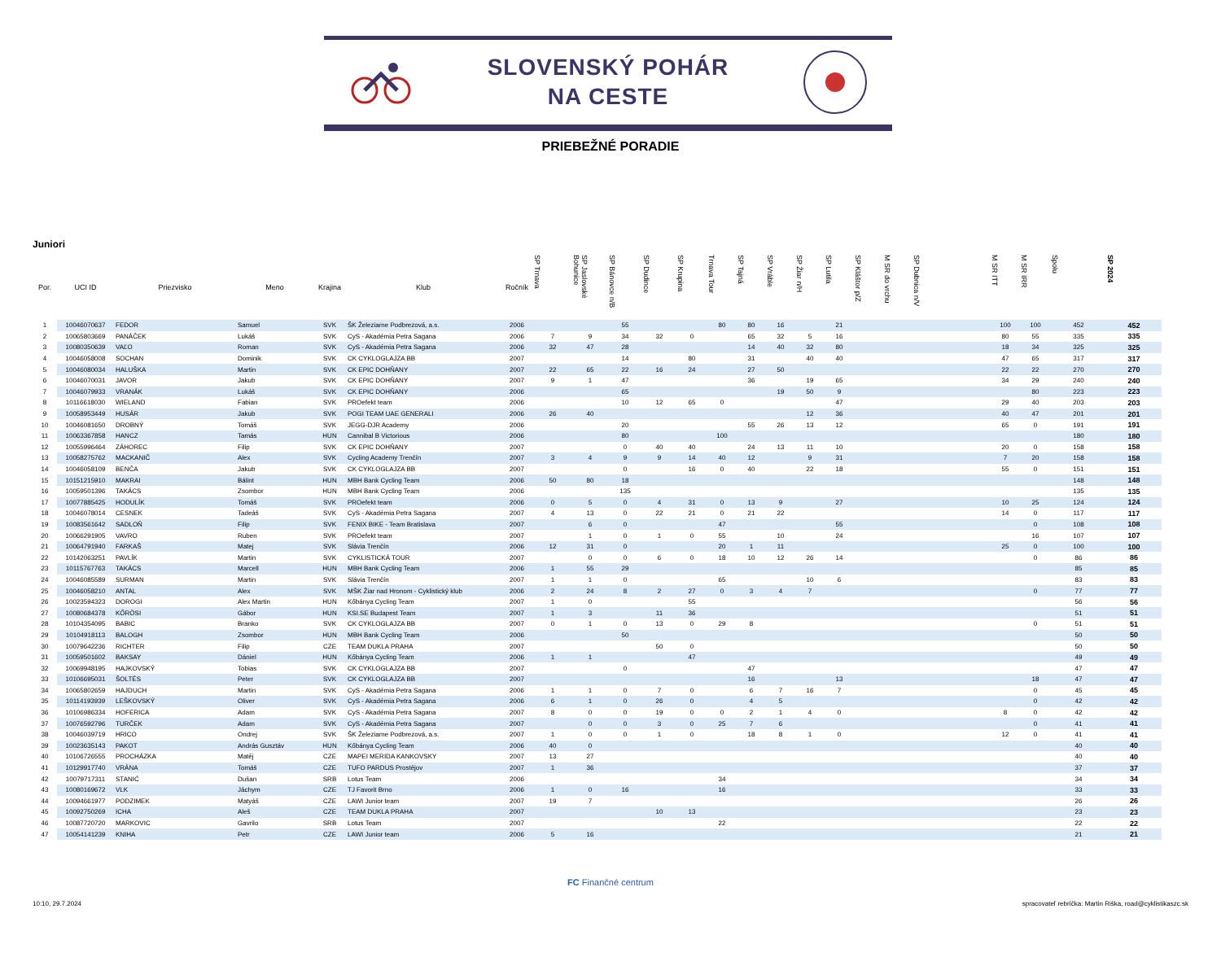SLOVENSKÝ POHÁR
NA CESTE
PRIEBEŽNÉ PORADIE
Juniori
| Por. | UCI ID | Priezvisko | Meno | Krajina | Klub | Ročník | SP Trnava | SP Jaslovské Bohunice | SP Bánovce n/B | SP Dudince | SP Krupina | Trnava Tour | SP Tajná | SP Vráble | SP Žiar n/H | SP Lutila | SP Kláštor p/Z | M SR do vrchu | SP Dubnica n/V | | M SR ITT | M SR IRR | Spolu | SP 2024 |
| --- | --- | --- | --- | --- | --- | --- | --- | --- | --- | --- | --- | --- | --- | --- | --- | --- | --- | --- | --- | --- | --- | --- | --- | --- |
| 1 | 10046070637 | FEDOR | Samuel | SVK | ŠK Železiarne Podbrezová, a.s. | 2006 | | | 55 | | | 80 | 80 | 16 | | 21 | | | | | 100 | 100 | 452 | 452 |
| 2 | 10065803669 | PANÁČEK | Lukáš | SVK | CyS - Akadémia Petra Sagana | 2006 | 7 | 9 | 34 | 32 | 0 | | 65 | 32 | 5 | 16 | | | | | 80 | 55 | 335 | 335 |
| 3 | 10080350639 | VAĽO | Roman | SVK | CyS - Akadémia Petra Sagana | 2006 | 32 | 47 | 28 | | | | 14 | 40 | 32 | 80 | | | | | 18 | 34 | 325 | 325 |
| 4 | 10046058008 | SOCHAN | Dominik | SVK | CK CYKLOGLAJZA BB | 2007 | | | 14 | | 80 | | 31 | | 40 | 40 | | | | | 47 | 65 | 317 | 317 |
| 5 | 10046080034 | HALUŠKA | Martin | SVK | CK EPIC DOHŇANY | 2007 | 22 | 65 | 22 | 16 | 24 | | 27 | 50 | | | | | | | 22 | 22 | 270 | 270 |
| 6 | 10046070031 | JAVOR | Jakub | SVK | CK EPIC DOHŇANY | 2007 | 9 | 1 | 47 | | | | 36 | | 19 | 65 | | | | | 34 | 29 | 240 | 240 |
| 7 | 10046079933 | VRANÁK | Lukáš | SVK | CK EPIC DOHŇANY | 2006 | | | 65 | | | | | 19 | 50 | 9 | | | | | | 80 | 223 | 223 |
| 8 | 10116618030 | WIELAND | Fabian | SVK | PROefekt team | 2006 | | | 10 | 12 | 65 | 0 | | | | 47 | | | | | 29 | 40 | 203 | 203 |
| 9 | 10058953449 | HUSÁR | Jakub | SVK | POGI TEAM UAE GENERALI | 2006 | 26 | 40 | | | | | | | 12 | 36 | | | | | 40 | 47 | 201 | 201 |
| 10 | 10046081650 | DROBNÝ | Tomáš | SVK | JEGG-DJR Academy | 2006 | | | 20 | | | | 55 | 26 | 13 | 12 | | | | | 65 | 0 | 191 | 191 |
| 11 | 10063367858 | HANCZ | Tamás | HUN | Cannibal B Victorious | 2006 | | | 80 | | | 100 | | | | | | | | | | | 180 | 180 |
| 12 | 10055996464 | ZÁHOREC | Filip | SVK | CK EPIC DOHŇANY | 2007 | | | 0 | 40 | 40 | | 24 | 13 | 11 | 10 | | | | | 20 | 0 | 158 | 158 |
| 13 | 10058275762 | MACKANIČ | Alex | SVK | Cycling Academy Trenčín | 2007 | 3 | 4 | 9 | 9 | 14 | 40 | 12 | | 9 | 31 | | | | | 7 | 20 | 158 | 158 |
| 14 | 10046058109 | BENČA | Jakub | SVK | CK CYKLOGLAJZA BB | 2007 | | | 0 | | 16 | 0 | 40 | | 22 | 18 | | | | | 55 | 0 | 151 | 151 |
| 15 | 10151215910 | MAKRAI | Bálint | HUN | MBH Bank Cycling Team | 2006 | 50 | 80 | 18 | | | | | | | | | | | | | | 148 | 148 |
| 16 | 10059501396 | TAKÁCS | Zsombor | HUN | MBH Bank Cycling Team | 2006 | | | 135 | | | | | | | | | | | | | | 135 | 135 |
| 17 | 10077885425 | HODULÍK | Tomáš | SVK | PROefekt team | 2006 | 0 | 5 | 0 | 4 | 31 | 0 | 13 | 9 | | 27 | | | | | 10 | 25 | 124 | 124 |
| 18 | 10046078014 | CESNEK | Tadeáš | SVK | CyS - Akadémia Petra Sagana | 2007 | 4 | 13 | 0 | 22 | 21 | 0 | 21 | 22 | | | | | | | 14 | 0 | 117 | 117 |
| 19 | 10083561642 | SADLOŇ | Filip | SVK | FENIX BIKE - Team Bratislava | 2007 | | 6 | 0 | | | 47 | | | | 55 | | | | | | 0 | 108 | 108 |
| 20 | 10066291905 | VAVRO | Ruben | SVK | PROefekt team | 2007 | | 1 | 0 | 1 | 0 | 55 | | 10 | | 24 | | | | | | 16 | 107 | 107 |
| 21 | 10064791940 | FARKAŠ | Matej | SVK | Slávia Trenčín | 2006 | 12 | 31 | 0 | | | 20 | 1 | 11 | | | | | | | 25 | 0 | 100 | 100 |
| 22 | 10142063251 | PAVLÍK | Martin | SVK | CYKLISTICKÁ TOUR | 2007 | | 0 | 0 | 6 | 0 | 18 | 10 | 12 | 26 | 14 | | | | | | 0 | 86 | 86 |
| 23 | 10115767763 | TAKÁCS | Marcell | HUN | MBH Bank Cycling Team | 2006 | 1 | 55 | 29 | | | | | | | | | | | | | | 85 | 85 |
| 24 | 10046085589 | SURMAN | Martin | SVK | Slávia Trenčín | 2007 | 1 | 1 | 0 | | | 65 | | | 10 | 6 | | | | | | | 83 | 83 |
| 25 | 10046058210 | ANTAL | Alex | SVK | MŠK Žiar nad Hronom - Cyklistický klub | 2006 | 2 | 24 | 8 | 2 | 27 | 0 | 3 | 4 | 7 | | | | | | | 0 | 77 | 77 |
| 26 | 10023594323 | DOROGI | Alex Martin | HUN | Kőbánya Cycling Team | 2007 | 1 | 0 | | | 55 | | | | | | | | | | | | 56 | 56 |
| 27 | 10080684378 | KŐRÖSI | Gábor | HUN | KSI.SE Budapest Team | 2007 | 1 | 3 | | 11 | 36 | | | | | | | | | | | | 51 | 51 |
| 28 | 10104354095 | BABIC | Branko | SVK | CK CYKLOGLAJZA BB | 2007 | 0 | 1 | 0 | 13 | 0 | 29 | 8 | | | | | | | | | 0 | 51 | 51 |
| 29 | 10104918113 | BALOGH | Zsombor | HUN | MBH Bank Cycling Team | 2006 | | | 50 | | | | | | | | | | | | | | 50 | 50 |
| 30 | 10079642236 | RICHTER | Filip | CZE | TEAM DUKLA PRAHA | 2007 | | | | 50 | 0 | | | | | | | | | | | | 50 | 50 |
| 31 | 10059501602 | BAKSAY | Dániel | HUN | Kőbánya Cycling Team | 2006 | 1 | 1 | | | 47 | | | | | | | | | | | | 49 | 49 |
| 32 | 10069948195 | HAJKOVSKÝ | Tobias | SVK | CK CYKLOGLAJZA BB | 2007 | | | 0 | | | | 47 | | | | | | | | | | 47 | 47 |
| 33 | 10106695031 | ŠOLTÉS | Peter | SVK | CK CYKLOGLAJZA BB | 2007 | | | | | | | 16 | | | 13 | | | | | | 18 | 47 | 47 |
| 34 | 10065802659 | HAJDUCH | Martin | SVK | CyS - Akadémia Petra Sagana | 2006 | 1 | 1 | 0 | 7 | 0 | | 6 | 7 | 16 | 7 | | | | | | 0 | 45 | 45 |
| 35 | 10114193939 | LEŠKOVSKÝ | Oliver | SVK | CyS - Akadémia Petra Sagana | 2006 | 6 | 1 | 0 | 26 | 0 | | 4 | 5 | | | | | | | | 0 | 42 | 42 |
| 36 | 10106986334 | HOFERICA | Adam | SVK | CyS - Akadémia Petra Sagana | 2007 | 8 | 0 | 0 | 19 | 0 | 0 | 2 | 1 | 4 | 0 | | | | | 8 | 0 | 42 | 42 |
| 37 | 10076592796 | TURČEK | Adam | SVK | CyS - Akadémia Petra Sagana | 2007 | | 0 | 0 | 3 | 0 | 25 | 7 | 6 | | | | | | | | 0 | 41 | 41 |
| 38 | 10046039719 | HRICO | Ondrej | SVK | ŠK Železiarne Podbrezová, a.s. | 2007 | 1 | 0 | 0 | 1 | 0 | | 18 | 8 | 1 | 0 | | | | | 12 | 0 | 41 | 41 |
| 39 | 10023635143 | PAKOT | András Gusztáv | HUN | Kőbánya Cycling Team | 2006 | 40 | 0 | | | | | | | | | | | | | | | 40 | 40 |
| 40 | 10106726555 | PROCHÁZKA | Matěj | CZE | MAPEI MERIDA KANKOVSKY | 2007 | 13 | 27 | | | | | | | | | | | | | | | 40 | 40 |
| 41 | 10129917740 | VRÁNA | Tomáš | CZE | TUFO PARDUS Prostějov | 2007 | 1 | 36 | | | | | | | | | | | | | | | 37 | 37 |
| 42 | 10079717311 | STANIĆ | Dušan | SRB | Lotus Team | 2006 | | | | | | 34 | | | | | | | | | | | 34 | 34 |
| 43 | 10080169672 | VLK | Jáchym | CZE | TJ Favorit Brno | 2006 | 1 | 0 | 16 | | | 16 | | | | | | | | | | | 33 | 33 |
| 44 | 10094661977 | PODZIMEK | Matyáš | CZE | LAWI Junior team | 2007 | 19 | 7 | | | | | | | | | | | | | | | 26 | 26 |
| 45 | 10092750269 | ICHA | Aleš | CZE | TEAM DUKLA PRAHA | 2007 | | | | 10 | 13 | | | | | | | | | | | | 23 | 23 |
| 46 | 10087720720 | MARKOVIC | Gavrilo | SRB | Lotus Team | 2007 | | | | | | 22 | | | | | | | | | | | 22 | 22 |
| 47 | 10054141239 | KNIHA | Petr | CZE | LAWI Junior team | 2006 | 5 | 16 | | | | | | | | | | | | | | | 21 | 21 |
FC Finančné centrum
10:10, 29.7.2024 spracovateľ rebríčka: Martin Riška, road@cyklistikaszc.sk